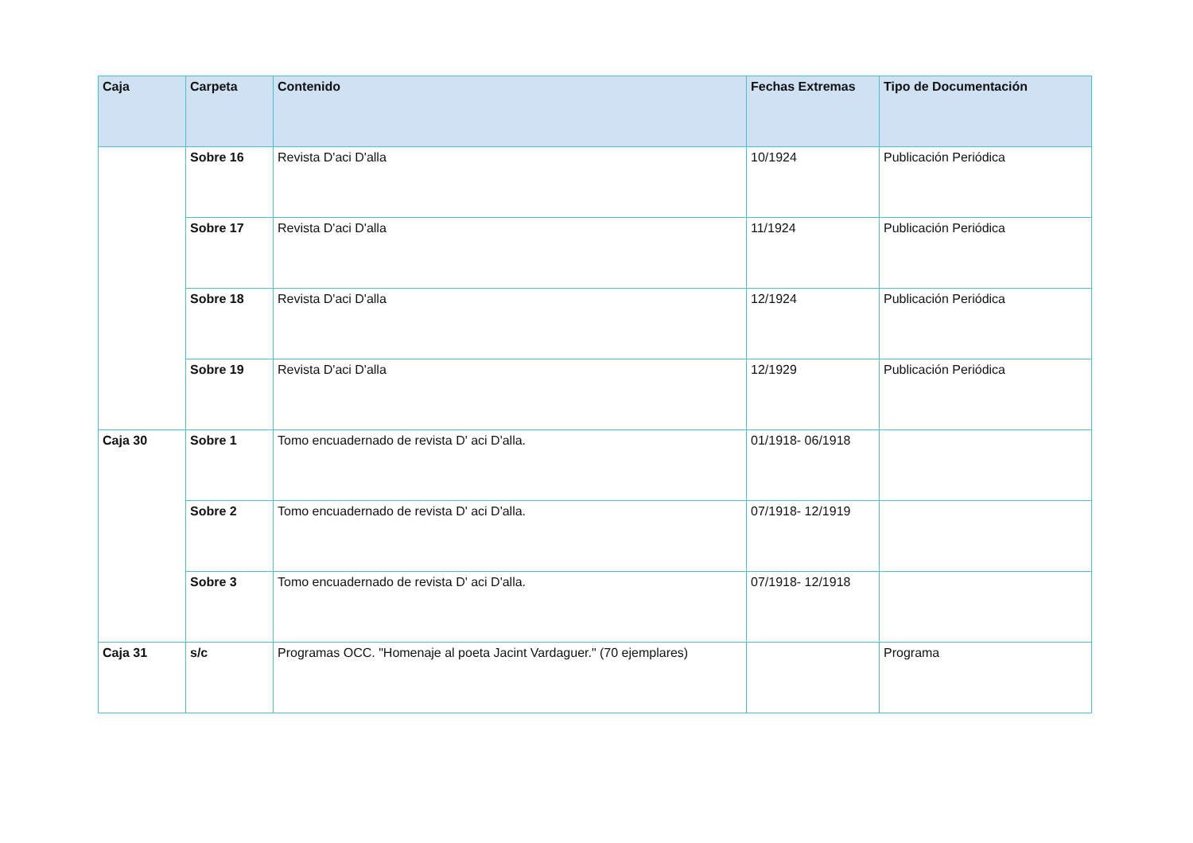| Caja | Carpeta | Contenido | Fechas Extremas | Tipo de Documentación |
| --- | --- | --- | --- | --- |
| | Sobre 16 | Revista D'aci D'alla | 10/1924 | Publicación Periódica |
| | Sobre 17 | Revista D'aci D'alla | 11/1924 | Publicación Periódica |
| | Sobre 18 | Revista D'aci D'alla | 12/1924 | Publicación Periódica |
| | Sobre 19 | Revista D'aci D'alla | 12/1929 | Publicación Periódica |
| Caja 30 | Sobre 1 | Tomo encuadernado de revista D' aci D'alla. | 01/1918- 06/1918 | |
| | Sobre 2 | Tomo encuadernado de revista D' aci D'alla. | 07/1918- 12/1919 | |
| | Sobre 3 | Tomo encuadernado de revista D' aci D'alla. | 07/1918- 12/1918 | |
| Caja 31 | s/c | Programas OCC. "Homenaje al poeta Jacint Vardaguer." (70 ejemplares) | | Programa |